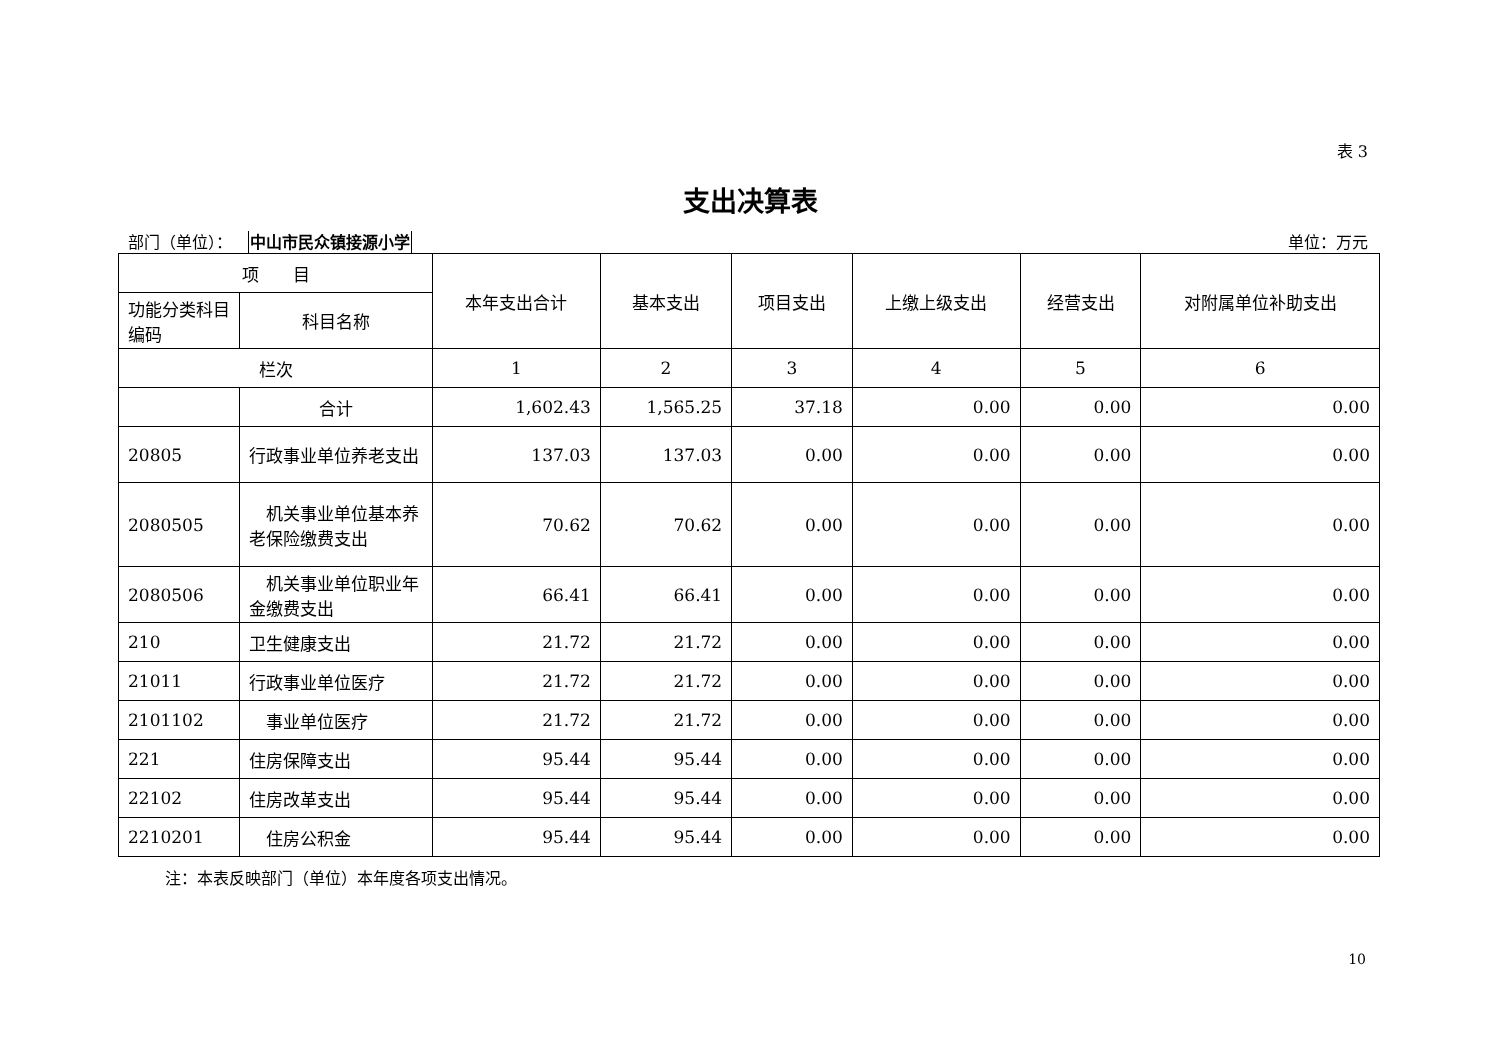表 3
支出决算表
部门（单位）： 中山市民众镇接源小学 单位：万元
| 项 目 | | 本年支出合计 | 基本支出 | 项目支出 | 上缴上级支出 | 经营支出 | 对附属单位补助支出 |
| --- | --- | --- | --- | --- | --- | --- | --- |
| 功能分类科目编码 | 科目名称 | | | | | | |
| 栏次 | | 1 | 2 | 3 | 4 | 5 | 6 |
| | 合计 | 1,602.43 | 1,565.25 | 37.18 | 0.00 | 0.00 | 0.00 |
| 20805 | 行政事业单位养老支出 | 137.03 | 137.03 | 0.00 | 0.00 | 0.00 | 0.00 |
| 2080505 | 机关事业单位基本养老保险缴费支出 | 70.62 | 70.62 | 0.00 | 0.00 | 0.00 | 0.00 |
| 2080506 | 机关事业单位职业年金缴费支出 | 66.41 | 66.41 | 0.00 | 0.00 | 0.00 | 0.00 |
| 210 | 卫生健康支出 | 21.72 | 21.72 | 0.00 | 0.00 | 0.00 | 0.00 |
| 21011 | 行政事业单位医疗 | 21.72 | 21.72 | 0.00 | 0.00 | 0.00 | 0.00 |
| 2101102 | 事业单位医疗 | 21.72 | 21.72 | 0.00 | 0.00 | 0.00 | 0.00 |
| 221 | 住房保障支出 | 95.44 | 95.44 | 0.00 | 0.00 | 0.00 | 0.00 |
| 22102 | 住房改革支出 | 95.44 | 95.44 | 0.00 | 0.00 | 0.00 | 0.00 |
| 2210201 | 住房公积金 | 95.44 | 95.44 | 0.00 | 0.00 | 0.00 | 0.00 |
注：本表反映部门（单位）本年度各项支出情况。
10